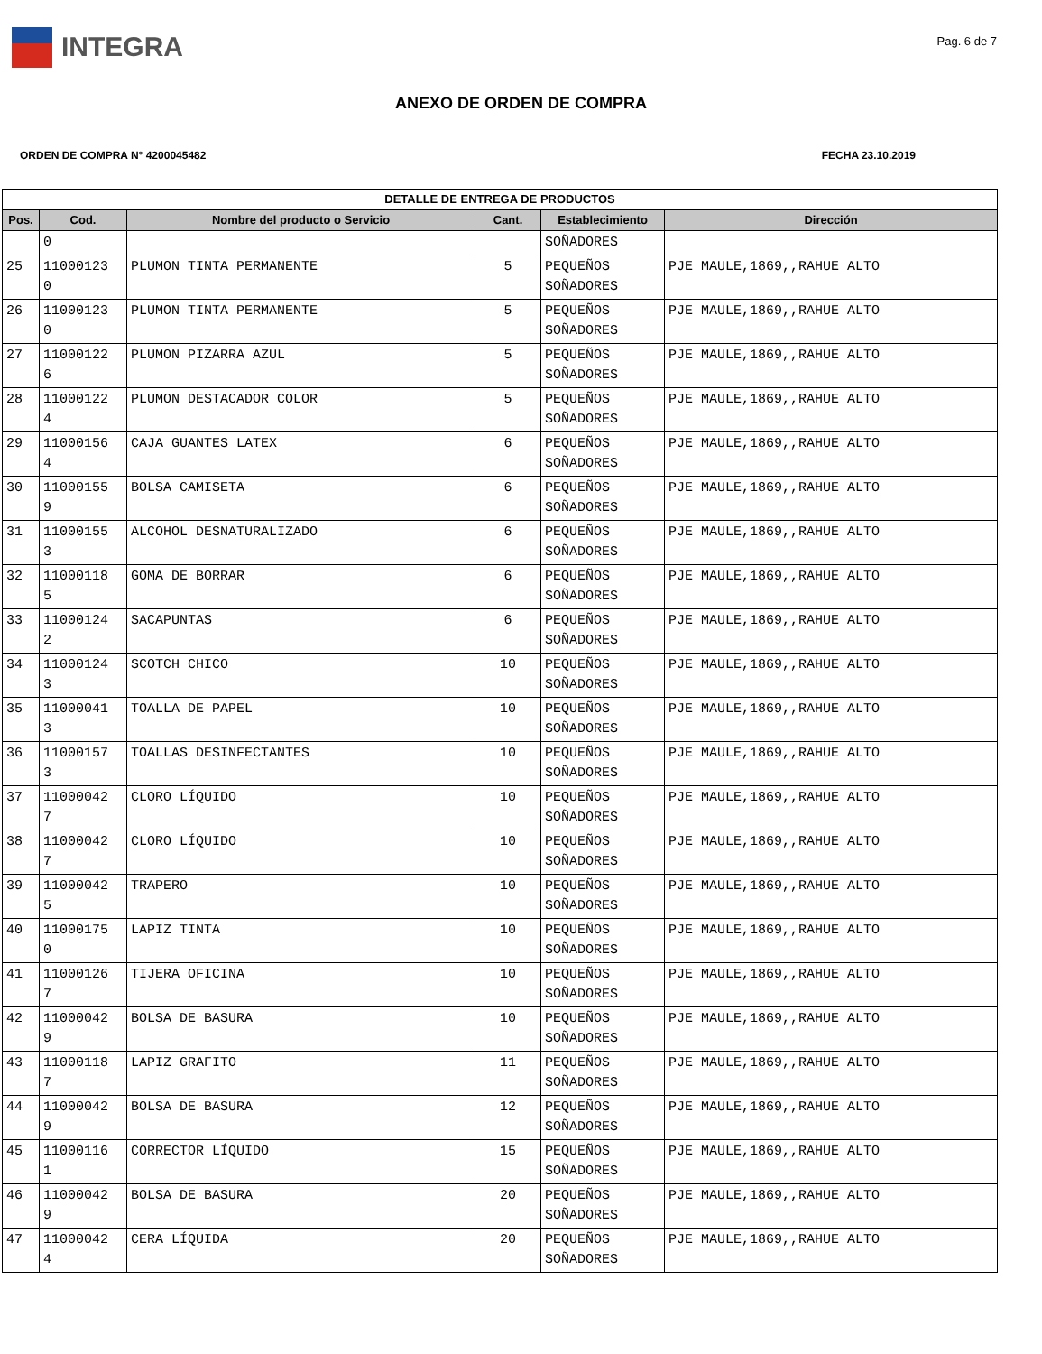INTEGRA
Pag. 6 de 7
ANEXO DE ORDEN DE COMPRA
ORDEN DE COMPRA N° 4200045482 FECHA 23.10.2019
| DETALLE DE ENTREGA DE PRODUCTOS | | | | | |
| --- | --- | --- | --- | --- | --- |
| Pos. | Cod. | Nombre del producto o Servicio | Cant. | Establecimiento | Dirección |
| | 0 | | | SOÑADORES | |
| 25 | 11000123 0 | PLUMON TINTA PERMANENTE | 5 | PEQUEÑOS SOÑADORES | PJE MAULE,1869,,RAHUE ALTO |
| 26 | 11000123 0 | PLUMON TINTA PERMANENTE | 5 | PEQUEÑOS SOÑADORES | PJE MAULE,1869,,RAHUE ALTO |
| 27 | 11000122 6 | PLUMON PIZARRA AZUL | 5 | PEQUEÑOS SOÑADORES | PJE MAULE,1869,,RAHUE ALTO |
| 28 | 11000122 4 | PLUMON DESTACADOR COLOR | 5 | PEQUEÑOS SOÑADORES | PJE MAULE,1869,,RAHUE ALTO |
| 29 | 11000156 4 | CAJA GUANTES LATEX | 6 | PEQUEÑOS SOÑADORES | PJE MAULE,1869,,RAHUE ALTO |
| 30 | 11000155 9 | BOLSA CAMISETA | 6 | PEQUEÑOS SOÑADORES | PJE MAULE,1869,,RAHUE ALTO |
| 31 | 11000155 3 | ALCOHOL DESNATURALIZADO | 6 | PEQUEÑOS SOÑADORES | PJE MAULE,1869,,RAHUE ALTO |
| 32 | 11000118 5 | GOMA DE BORRAR | 6 | PEQUEÑOS SOÑADORES | PJE MAULE,1869,,RAHUE ALTO |
| 33 | 11000124 2 | SACAPUNTAS | 6 | PEQUEÑOS SOÑADORES | PJE MAULE,1869,,RAHUE ALTO |
| 34 | 11000124 3 | SCOTCH CHICO | 10 | PEQUEÑOS SOÑADORES | PJE MAULE,1869,,RAHUE ALTO |
| 35 | 11000041 3 | TOALLA DE PAPEL | 10 | PEQUEÑOS SOÑADORES | PJE MAULE,1869,,RAHUE ALTO |
| 36 | 11000157 3 | TOALLAS DESINFECTANTES | 10 | PEQUEÑOS SOÑADORES | PJE MAULE,1869,,RAHUE ALTO |
| 37 | 11000042 7 | CLORO LÍQUIDO | 10 | PEQUEÑOS SOÑADORES | PJE MAULE,1869,,RAHUE ALTO |
| 38 | 11000042 7 | CLORO LÍQUIDO | 10 | PEQUEÑOS SOÑADORES | PJE MAULE,1869,,RAHUE ALTO |
| 39 | 11000042 5 | TRAPERO | 10 | PEQUEÑOS SOÑADORES | PJE MAULE,1869,,RAHUE ALTO |
| 40 | 11000175 0 | LAPIZ TINTA | 10 | PEQUEÑOS SOÑADORES | PJE MAULE,1869,,RAHUE ALTO |
| 41 | 11000126 7 | TIJERA OFICINA | 10 | PEQUEÑOS SOÑADORES | PJE MAULE,1869,,RAHUE ALTO |
| 42 | 11000042 9 | BOLSA DE BASURA | 10 | PEQUEÑOS SOÑADORES | PJE MAULE,1869,,RAHUE ALTO |
| 43 | 11000118 7 | LAPIZ GRAFITO | 11 | PEQUEÑOS SOÑADORES | PJE MAULE,1869,,RAHUE ALTO |
| 44 | 11000042 9 | BOLSA DE BASURA | 12 | PEQUEÑOS SOÑADORES | PJE MAULE,1869,,RAHUE ALTO |
| 45 | 11000116 1 | CORRECTOR LÍQUIDO | 15 | PEQUEÑOS SOÑADORES | PJE MAULE,1869,,RAHUE ALTO |
| 46 | 11000042 9 | BOLSA DE BASURA | 20 | PEQUEÑOS SOÑADORES | PJE MAULE,1869,,RAHUE ALTO |
| 47 | 11000042 4 | CERA LÍQUIDA | 20 | PEQUEÑOS SOÑADORES | PJE MAULE,1869,,RAHUE ALTO |